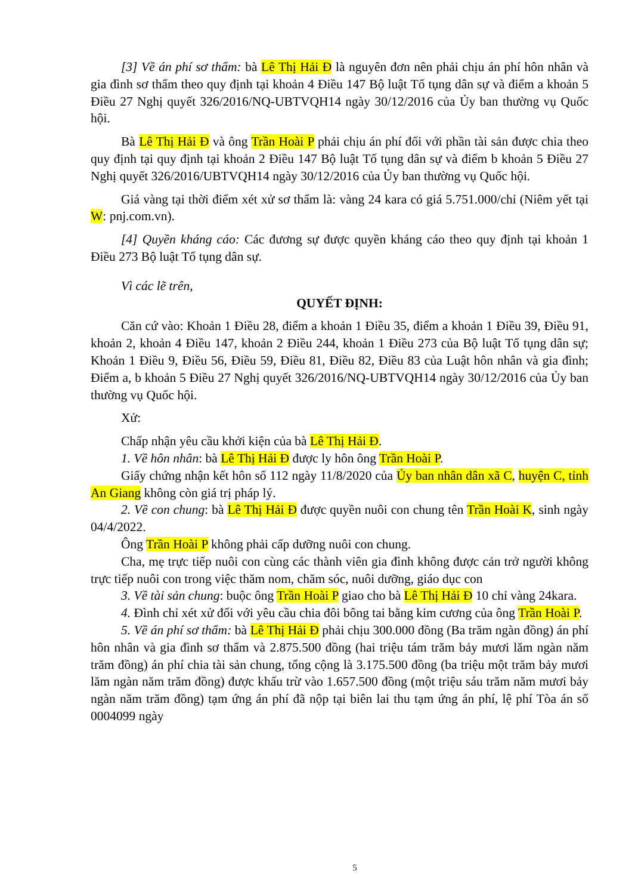[3] Về án phí sơ thẩm: bà Lê Thị Hải Đ là nguyên đơn nên phải chịu án phí hôn nhân và gia đình sơ thẩm theo quy định tại khoản 4 Điều 147 Bộ luật Tố tụng dân sự và điểm a khoản 5 Điều 27 Nghị quyết 326/2016/NQ-UBTVQH14 ngày 30/12/2016 của Ủy ban thường vụ Quốc hội.
Bà Lê Thị Hải Đ và ông Trần Hoài P phải chịu án phí đối với phần tài sản được chia theo quy định tại quy định tại khoản 2 Điều 147 Bộ luật Tố tụng dân sự và điểm b khoản 5 Điều 27 Nghị quyết 326/2016/UBTVQH14 ngày 30/12/2016 của Ủy ban thường vụ Quốc hội.
Giá vàng tại thời điểm xét xử sơ thẩm là: vàng 24 kara có giá 5.751.000/chỉ (Niêm yết tại W: pnj.com.vn).
[4] Quyền kháng cáo: Các đương sự được quyền kháng cáo theo quy định tại khoản 1 Điều 273 Bộ luật Tố tụng dân sự.
Vì các lẽ trên,
QUYẾT ĐỊNH:
Căn cứ vào: Khoản 1 Điều 28, điểm a khoản 1 Điều 35, điểm a khoản 1 Điều 39, Điều 91, khoản 2, khoản 4 Điều 147, khoản 2 Điều 244, khoản 1 Điều 273 của Bộ luật Tố tụng dân sự; Khoản 1 Điều 9, Điều 56, Điều 59, Điều 81, Điều 82, Điều 83 của Luật hôn nhân và gia đình; Điểm a, b khoản 5 Điều 27 Nghị quyết 326/2016/NQ-UBTVQH14 ngày 30/12/2016 của Ủy ban thường vụ Quốc hội.
Xử:
Chấp nhận yêu cầu khởi kiện của bà Lê Thị Hải Đ.
1. Về hôn nhân: bà Lê Thị Hải Đ được ly hôn ông Trần Hoài P.
Giấy chứng nhận kết hôn số 112 ngày 11/8/2020 của Ủy ban nhân dân xã C, huyện C, tỉnh An Giang không còn giá trị pháp lý.
2. Về con chung: bà Lê Thị Hải Đ được quyền nuôi con chung tên Trần Hoài K, sinh ngày 04/4/2022.
Ông Trần Hoài P không phải cấp dưỡng nuôi con chung.
Cha, mẹ trực tiếp nuôi con cùng các thành viên gia đình không được cản trở người không trực tiếp nuôi con trong việc thăm nom, chăm sóc, nuôi dưỡng, giáo dục con
3. Về tài sản chung: buộc ông Trần Hoài P giao cho bà Lê Thị Hải Đ 10 chỉ vàng 24kara.
4. Đình chỉ xét xử đối với yêu cầu chia đôi bông tai bằng kim cương của ông Trần Hoài P.
5. Về án phí sơ thẩm: bà Lê Thị Hải Đ phải chịu 300.000 đồng (Ba trăm ngàn đồng) án phí hôn nhân và gia đình sơ thẩm và 2.875.500 đồng (hai triệu tám trăm bảy mươi lăm ngàn năm trăm đồng) án phí chia tài sản chung, tổng cộng là 3.175.500 đồng (ba triệu một trăm bảy mươi lăm ngàn năm trăm đồng) được khấu trừ vào 1.657.500 đồng (một triệu sáu trăm năm mươi bảy ngàn năm trăm đồng) tạm ứng án phí đã nộp tại biên lai thu tạm ứng án phí, lệ phí Tòa án số 0004099 ngày
5